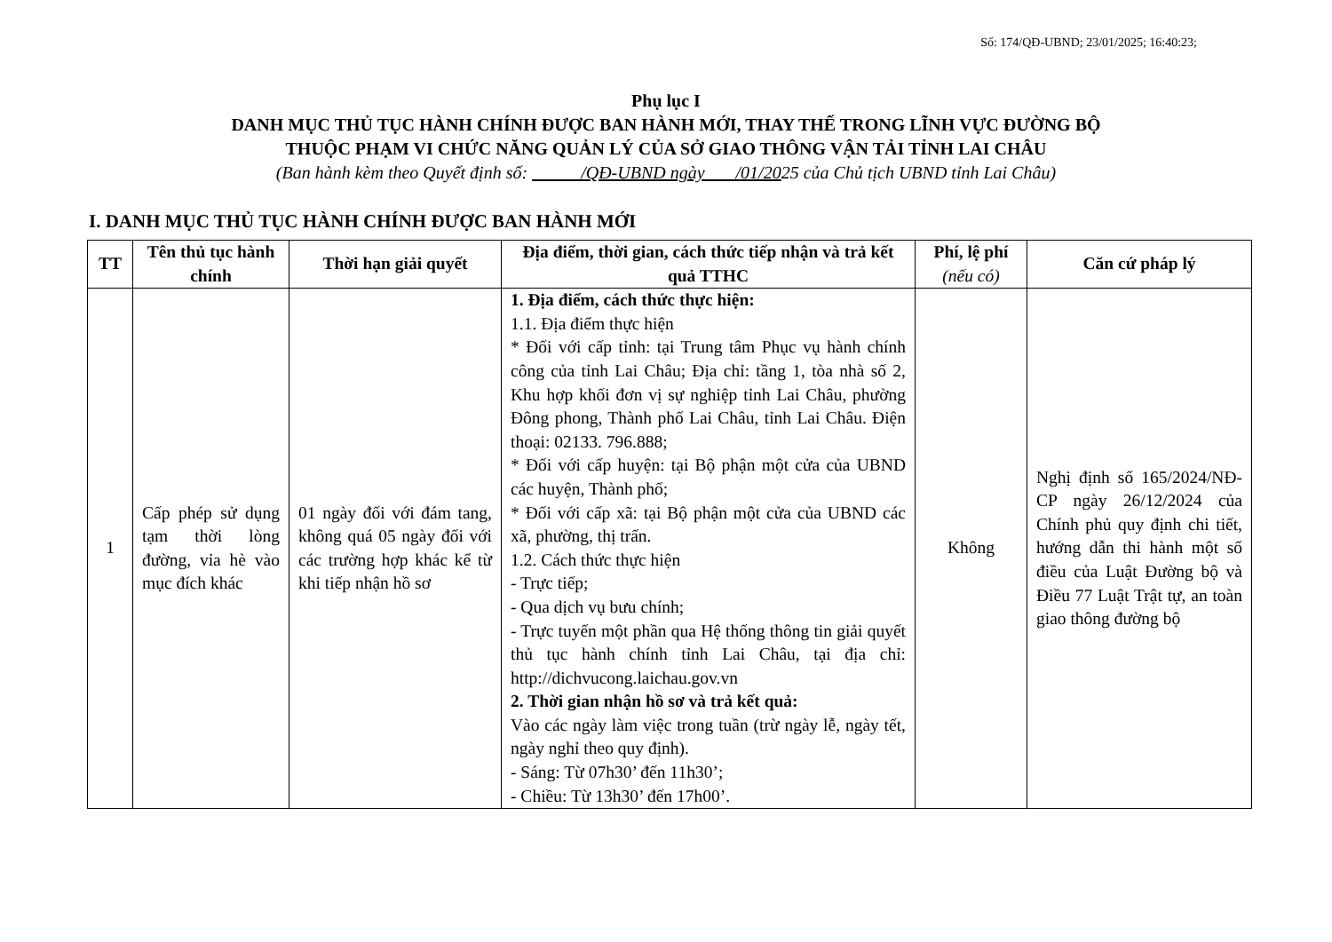Số: 174/QĐ-UBND; 23/01/2025; 16:40:23;
Phụ lục I
DANH MỤC THỦ TỤC HÀNH CHÍNH ĐƯỢC BAN HÀNH MỚI, THAY THẾ TRONG LĨNH VỰC ĐƯỜNG BỘ
THUỘC PHẠM VI CHỨC NĂNG QUẢN LÝ CỦA SỞ GIAO THÔNG VẬN TẢI TỈNH LAI CHÂU
(Ban hành kèm theo Quyết định số: /QĐ-UBND ngày /01/2025 của Chủ tịch UBND tỉnh Lai Châu)
I. DANH MỤC THỦ TỤC HÀNH CHÍNH ĐƯỢC BAN HÀNH MỚI
| TT | Tên thủ tục hành chính | Thời hạn giải quyết | Địa điểm, thời gian, cách thức tiếp nhận và trả kết quả TTHC | Phí, lệ phí (nếu có) | Căn cứ pháp lý |
| --- | --- | --- | --- | --- | --- |
| 1 | Cấp phép sử dụng tạm thời lòng đường, vỉa hè vào mục đích khác | 01 ngày đối với đám tang, không quá 05 ngày đối với các trường hợp khác kể từ khi tiếp nhận hồ sơ | 1. Địa điểm, cách thức thực hiện: 1.1. Địa điểm thực hiện * Đối với cấp tỉnh: tại Trung tâm Phục vụ hành chính công của tỉnh Lai Châu; Địa chỉ: tầng 1, tòa nhà số 2, Khu hợp khối đơn vị sự nghiệp tỉnh Lai Châu, phường Đông phong, Thành phố Lai Châu, tỉnh Lai Châu. Điện thoại: 02133. 796.888; * Đối với cấp huyện: tại Bộ phận một cửa của UBND các huyện, Thành phố; * Đối với cấp xã: tại Bộ phận một cửa của UBND các xã, phường, thị trấn. 1.2. Cách thức thực hiện - Trực tiếp; - Qua dịch vụ bưu chính; - Trực tuyến một phần qua Hệ thống thông tin giải quyết thủ tục hành chính tỉnh Lai Châu, tại địa chỉ: http://dichvucong.laichau.gov.vn 2. Thời gian nhận hồ sơ và trả kết quả: Vào các ngày làm việc trong tuần (trừ ngày lễ, ngày tết, ngày nghỉ theo quy định). - Sáng: Từ 07h30’ đến 11h30’; - Chiều: Từ 13h30’ đến 17h00’. | Không | Nghị định số 165/2024/NĐ-CP ngày 26/12/2024 của Chính phủ quy định chi tiết, hướng dẫn thi hành một số điều của Luật Đường bộ và Điều 77 Luật Trật tự, an toàn giao thông đường bộ |